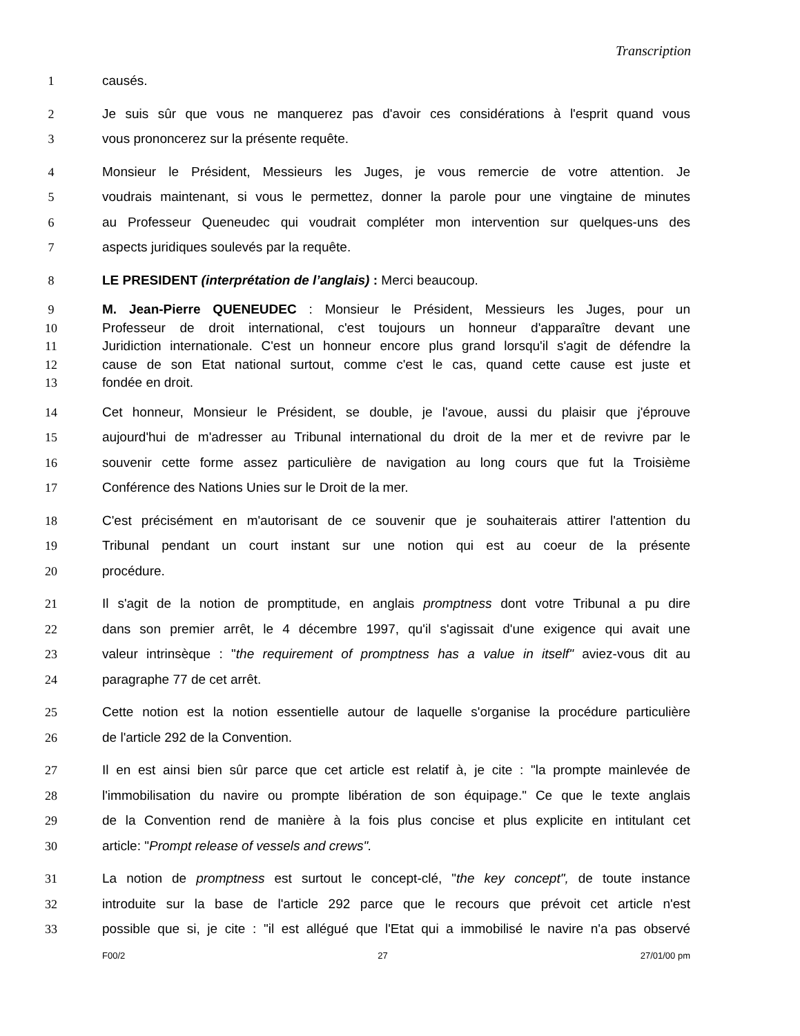Transcription
1 causés.
2 Je suis sûr que vous ne manquerez pas d'avoir ces considérations à l'esprit quand vous
3 vous prononcerez sur la présente requête.
4 Monsieur le Président, Messieurs les Juges, je vous remercie de votre attention. Je
5 voudrais maintenant, si vous le permettez, donner la parole pour une vingtaine de minutes
6 au Professeur Queneudec qui voudrait compléter mon intervention sur quelques-uns des
7 aspects juridiques soulevés par la requête.
8 LE PRESIDENT (interprétation de l’anglais) : Merci beaucoup.
9 M. Jean-Pierre QUENEUDEC : Monsieur le Président, Messieurs les Juges, pour un
10 Professeur de droit international, c'est toujours un honneur d'apparaître devant une
11 Juridiction internationale. C'est un honneur encore plus grand lorsqu'il s'agit de défendre la
12 cause de son Etat national surtout, comme c'est le cas, quand cette cause est juste et
13 fondée en droit.
14 Cet honneur, Monsieur le Président, se double, je l'avoue, aussi du plaisir que j'éprouve
15 aujourd'hui de m'adresser au Tribunal international du droit de la mer et de revivre par le
16 souvenir cette forme assez particulière de navigation au long cours que fut la Troisième
17 Conférence des Nations Unies sur le Droit de la mer.
18 C'est précisément en m'autorisant de ce souvenir que je souhaiterais attirer l'attention du
19 Tribunal pendant un court instant sur une notion qui est au coeur de la présente
20 procédure.
21 Il s'agit de la notion de promptitude, en anglais promptness dont votre Tribunal a pu dire
22 dans son premier arrêt, le 4 décembre 1997, qu'il s'agissait d'une exigence qui avait une
23 valeur intrinsèque : "the requirement of promptness has a value in itself" aviez-vous dit au
24 paragraphe 77 de cet arrêt.
25 Cette notion est la notion essentielle autour de laquelle s'organise la procédure particulière
26 de l'article 292 de la Convention.
27 Il en est ainsi bien sûr parce que cet article est relatif à, je cite : "la prompte mainlevée de
28 l'immobilisation du navire ou prompte libération de son équipage." Ce que le texte anglais
29 de la Convention rend de manière à la fois plus concise et plus explicite en intitulant cet
30 article: "Prompt release of vessels and crews".
31 La notion de promptness est surtout le concept-clé, "the key concept", de toute instance
32 introduite sur la base de l'article 292 parce que le recours que prévoit cet article n'est
33 possible que si, je cite : "il est allégué que l'Etat qui a immobilisé le navire n'a pas observé
F00/2 27 27/01/00 pm